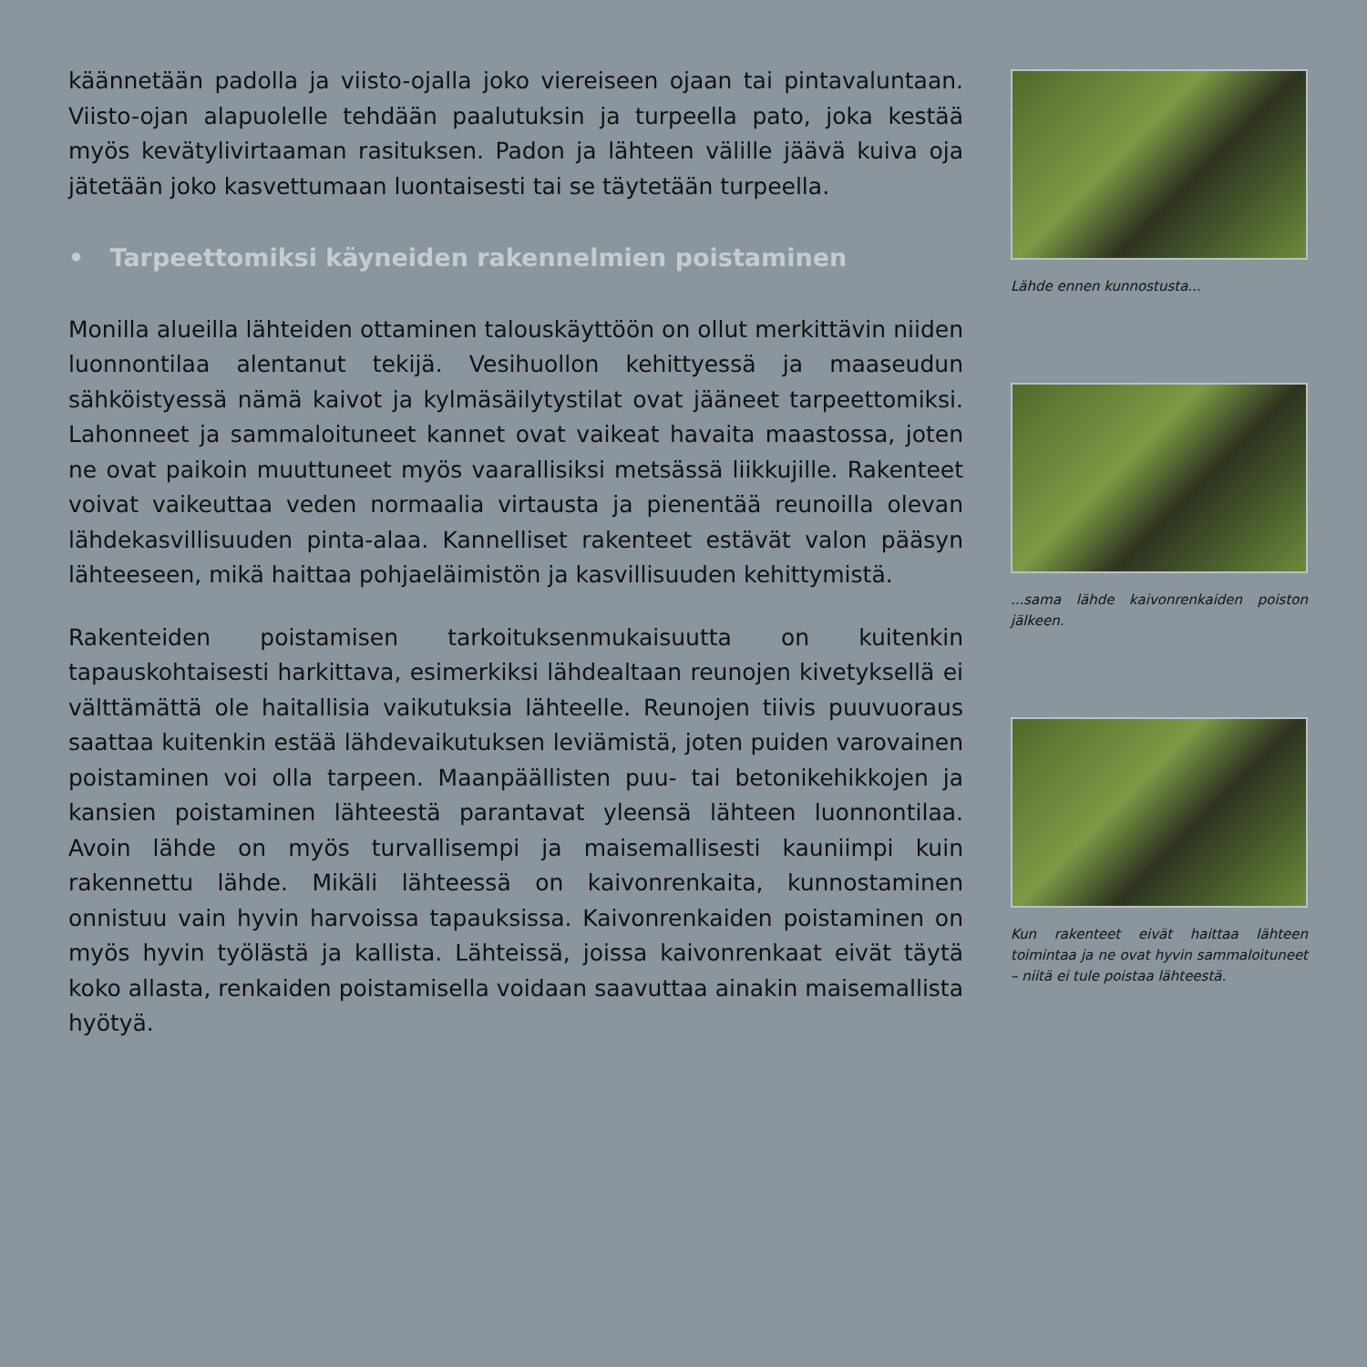käännetään padolla ja viisto-ojalla joko viereiseen ojaan tai pintavaluntaan. Viisto-ojan alapuolelle tehdään paalutuksin ja turpeella pato, joka kestää myös kevätylivirtaaman rasituksen. Padon ja lähteen välille jäävä kuiva oja jätetään joko kasvettumaan luontaisesti tai se täytetään turpeella.
• Tarpeettomiksi käyneiden rakennelmien poistaminen
Monilla alueilla lähteiden ottaminen talouskäyttöön on ollut merkittävin niiden luonnontilaa alentanut tekijä. Vesihuollon kehittyessä ja maaseudun sähköistyessä nämä kaivot ja kylmäsäilytystilat ovat jääneet tarpeettomiksi. Lahonneet ja sammaloituneet kannet ovat vaikeat havaita maastossa, joten ne ovat paikoin muuttuneet myös vaarallisiksi metsässä liikkujille. Rakenteet voivat vaikeuttaa veden normaalia virtausta ja pienentää reunoilla olevan lähdekasvillisuuden pinta-alaa. Kannelliset rakenteet estävät valon pääsyn lähteeseen, mikä haittaa pohjaeläimistön ja kasvillisuuden kehittymistä.
Rakenteiden poistamisen tarkoituksenmukaisuutta on kuitenkin tapauskohtaisesti harkittava, esimerkiksi lähdealtaan reunojen kivetyksellä ei välttämättä ole haitallisia vaikutuksia lähteelle. Reunojen tiivis puuvuoraus saattaa kuitenkin estää lähdevaikutuksen leviämistä, joten puiden varovainen poistaminen voi olla tarpeen. Maanpäällisten puu- tai betonikehikkojen ja kansien poistaminen lähteestä parantavat yleensä lähteen luonnontilaa. Avoin lähde on myös turvallisempi ja maisemallisesti kauniimpi kuin rakennettu lähde. Mikäli lähteessä on kaivonrenkaita, kunnostaminen onnistuu vain hyvin harvoissa tapauksissa. Kaivonrenkaiden poistaminen on myös hyvin työlästä ja kallista. Lähteissä, joissa kaivonrenkaat eivät täytä koko allasta, renkaiden poistamisella voidaan saavuttaa ainakin maisemallista hyötyä.
Lähde ennen kunnostusta...
...sama lähde kaivonrenkaiden poiston jälkeen.
Kun rakenteet eivät haittaa lähteen toimintaa ja ne ovat hyvin sammaloituneet – niitä ei tule poistaa lähteestä.